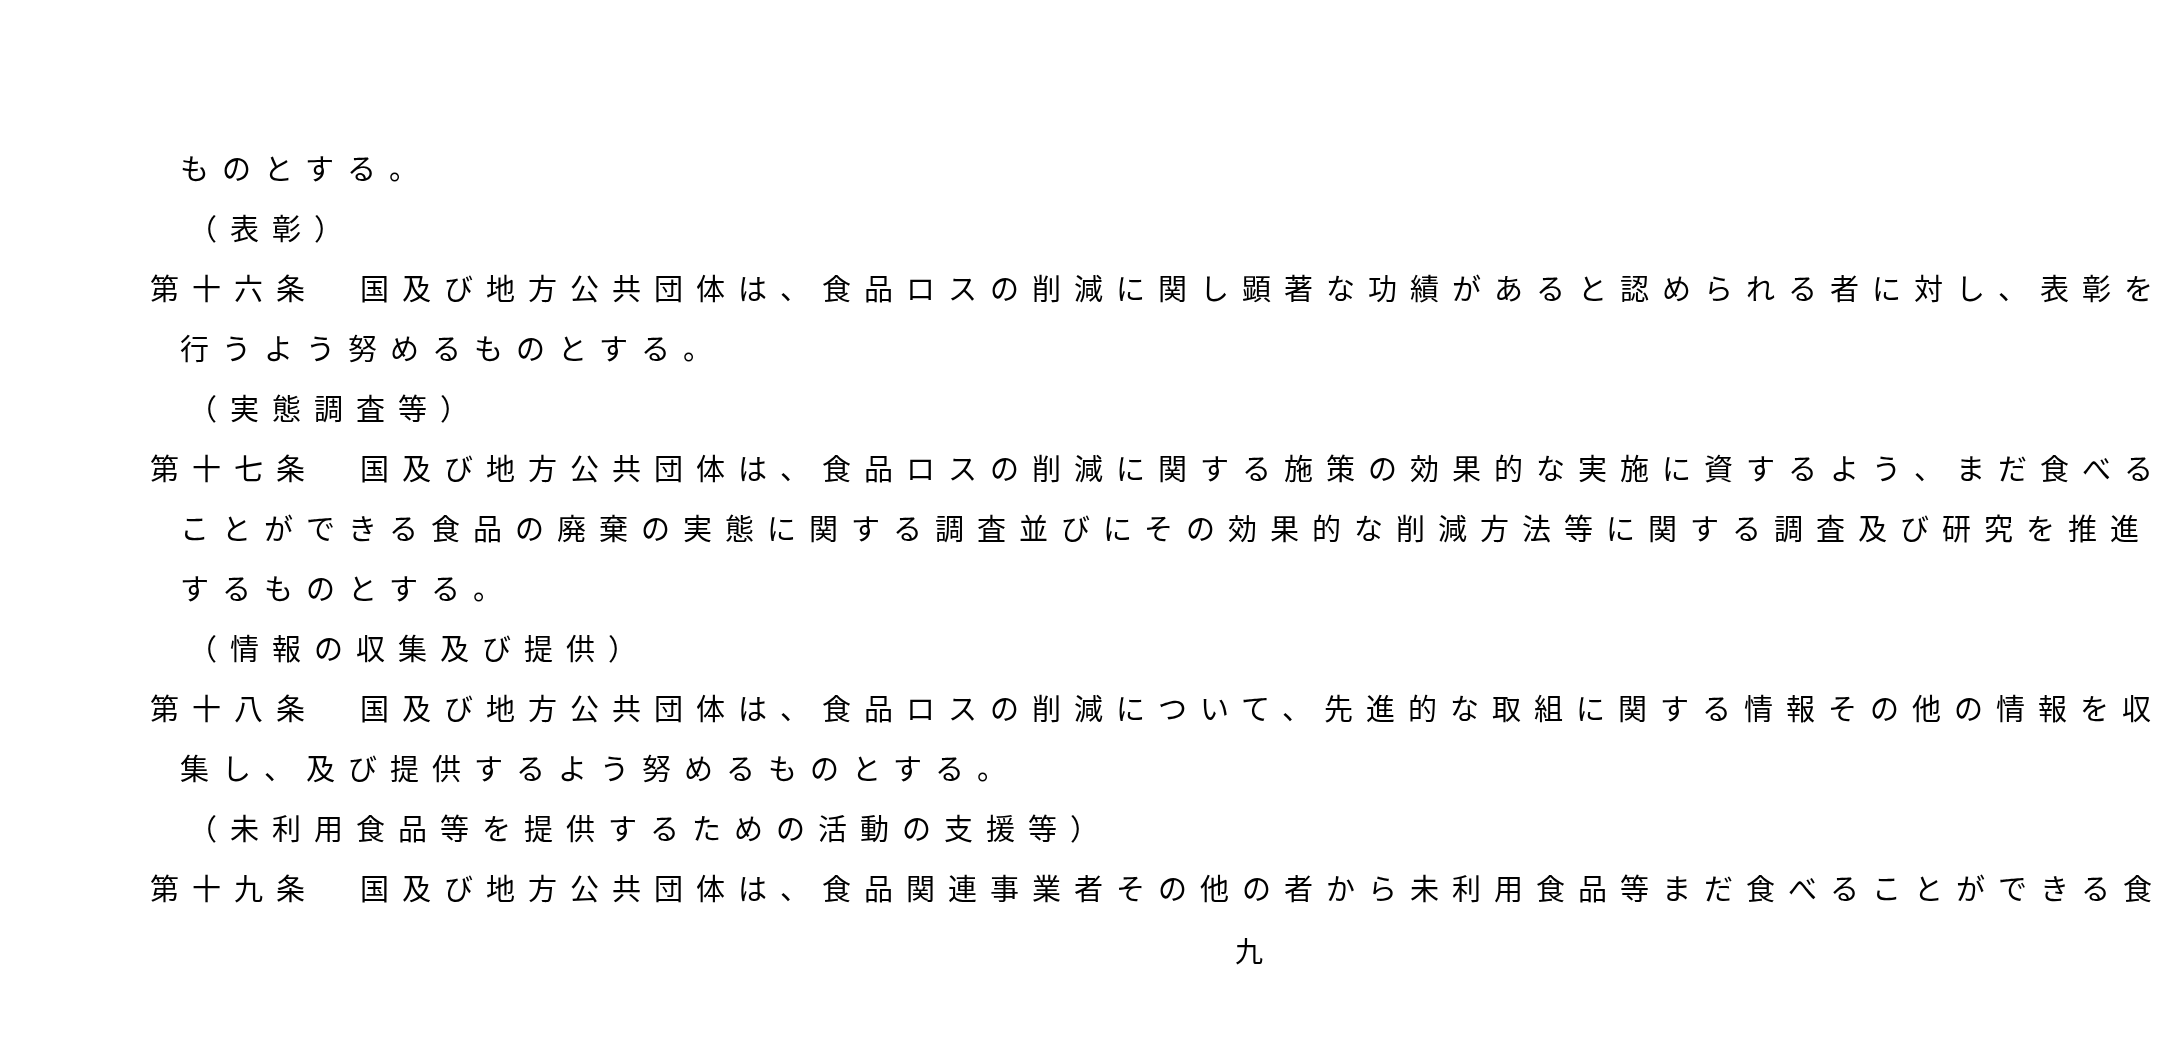ものとする。
（表彰）
第十六条　国及び地方公共団体は、食品ロスの削減に関し顕著な功績があると認められる者に対し、表彰を
行うよう努めるものとする。
（実態調査等）
第十七条　国及び地方公共団体は、食品ロスの削減に関する施策の効果的な実施に資するよう、まだ食べる
ことができる食品の廃棄の実態に関する調査並びにその効果的な削減方法等に関する調査及び研究を推進
するものとする。
（情報の収集及び提供）
第十八条　国及び地方公共団体は、食品ロスの削減について、先進的な取組に関する情報その他の情報を収
集し、及び提供するよう努めるものとする。
（未利用食品等を提供するための活動の支援等）
第十九条　国及び地方公共団体は、食品関連事業者その他の者から未利用食品等まだ食べることができる食
九